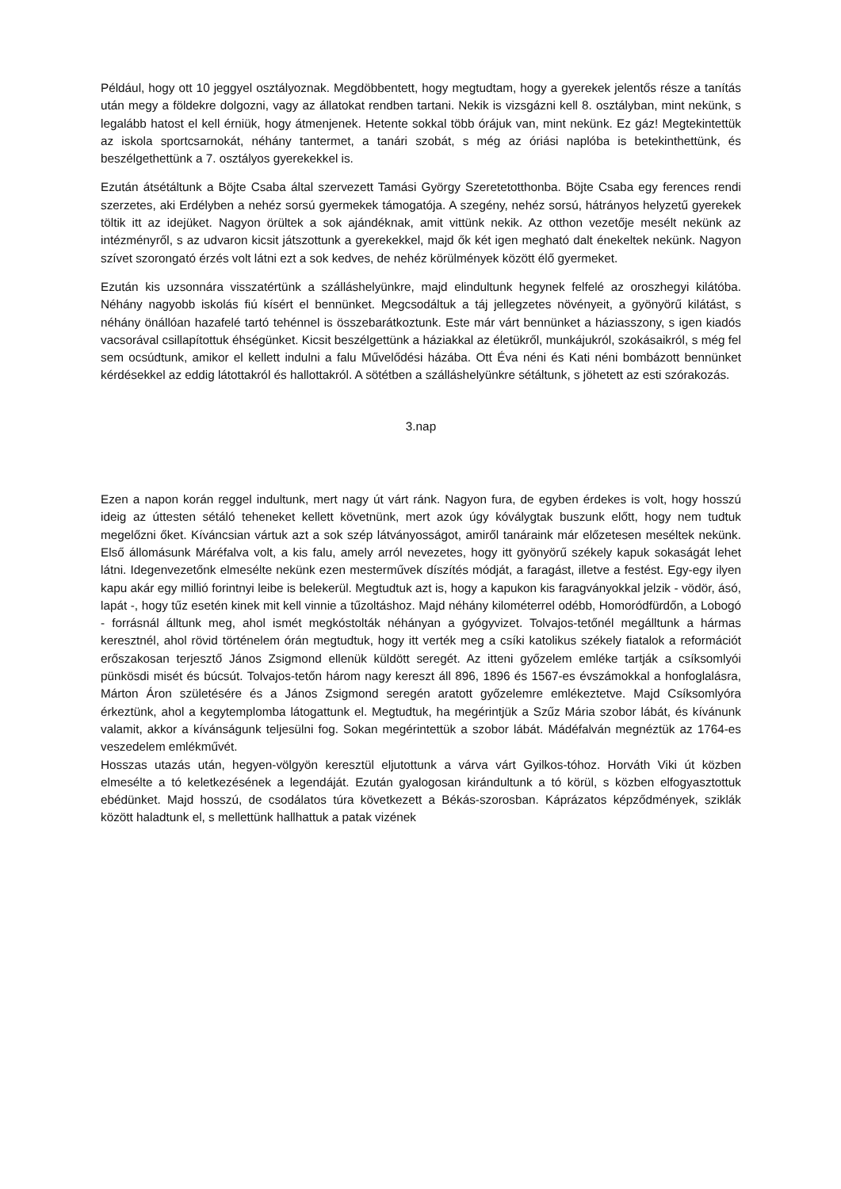Például, hogy ott 10 jeggyel osztályoznak. Megdöbbentett, hogy megtudtam, hogy a gyerekek jelentős része a tanítás után megy a földekre dolgozni, vagy az állatokat rendben tartani. Nekik is vizsgázni kell 8. osztályban, mint nekünk, s legalább hatost el kell érniük, hogy átmenjenek. Hetente sokkal több órájuk van, mint nekünk. Ez gáz! Megtekintettük az iskola sportcsarnokát, néhány tantermet, a tanári szobát, s még az óriási naplóba is betekinthettünk, és beszélgethettünk a 7. osztályos gyerekekkel is.
Ezután átsétáltunk a Böjte Csaba által szervezett Tamási György Szeretetotthonba. Böjte Csaba egy ferences rendi szerzetes, aki Erdélyben a nehéz sorsú gyermekek támogatója. A szegény, nehéz sorsú, hátrányos helyzetű gyerekek töltik itt az idejüket. Nagyon örültek a sok ajándéknak, amit vittünk nekik. Az otthon vezetője mesélt nekünk az intézményről, s az udvaron kicsit játszottunk a gyerekekkel, majd ők két igen megható dalt énekeltek nekünk. Nagyon szívet szorongató érzés volt látni ezt a sok kedves, de nehéz körülmények között élő gyermeket.
Ezután kis uzsonnára visszatértünk a szálláshelyünkre, majd elindultunk hegynek felfelé az oroszhegyi kilátóba. Néhány nagyobb iskolás fiú kísért el bennünket. Megcsodáltuk a táj jellegzetes növényeit, a gyönyörű kilátást, s néhány önállóan hazafelé tartó tehénnel is összebarátkoztunk. Este már várt bennünket a háziasszony, s igen kiadós vacsorával csillapítottuk éhségünket. Kicsit beszélgettünk a háziakkal az életükről, munkájukról, szokásaikról, s még fel sem ocsúdtunk, amikor el kellett indulni a falu Művelődési házába. Ott Éva néni és Kati néni bombázott bennünket kérdésekkel az eddig látottakról és hallottakról. A sötétben a szálláshelyünkre sétáltunk, s jöhetett az esti szórakozás.
3.nap
Ezen a napon korán reggel indultunk, mert nagy út várt ránk. Nagyon fura, de egyben érdekes is volt, hogy hosszú ideig az úttesten sétáló teheneket kellett követnünk, mert azok úgy kóválygtak buszunk előtt, hogy nem tudtuk megelőzni őket. Kíváncsian vártuk azt a sok szép látványosságot, amiről tanáraink már előzetesen meséltek nekünk. Első állomásunk Máréfalva volt, a kis falu, amely arról nevezetes, hogy itt gyönyörű székely kapuk sokaságát lehet látni. Idegenvezetőnk elmesélte nekünk ezen mesterművek díszítés módját, a faragást, illetve a festést. Egy-egy ilyen kapu akár egy millió forintnyi leibe is belekerül. Megtudtuk azt is, hogy a kapukon kis faragványokkal jelzik - vödör, ásó, lapát -, hogy tűz esetén kinek mit kell vinnie a tűzoltáshoz. Majd néhány kilométerrel odébb, Homoródfürdőn, a Lobogó - forrásnál álltunk meg, ahol ismét megkóstolták néhányan a gyógyvizet. Tolvajos-tetőnél megálltunk a hármas keresztnél, ahol rövid történelem órán megtudtuk, hogy itt verték meg a csíki katolikus székely fiatalok a reformációt erőszakosan terjesztő János Zsigmond ellenük küldött seregét. Az itteni győzelem emléke tartják a csíksomlyói pünkösdi misét és búcsút. Tolvajos-tetőn három nagy kereszt áll 896, 1896 és 1567-es évszámokkal a honfoglalásra, Márton Áron születésére és a János Zsigmond seregén aratott győzelemre emlékeztetve. Majd Csíksomlyóra érkeztünk, ahol a kegytemplomba látogattunk el. Megtudtuk, ha megérintjük a Szűz Mária szobor lábát, és kívánunk valamit, akkor a kívánságunk teljesülni fog. Sokan megérintettük a szobor lábát. Mádéfalván megnéztük az 1764-es veszedelem emlékművét.
Hosszas utazás után, hegyen-völgyön keresztül eljutottunk a várva várt Gyilkos-tóhoz. Horváth Viki út közben elmesélte a tó keletkezésének a legendáját. Ezután gyalogosan kirándultunk a tó körül, s közben elfogyasztottuk ebédünket. Majd hosszú, de csodálatos túra következett a Békás-szorosban. Káprázatos képződmények, sziklák között haladtunk el, s mellettünk hallhattuk a patak vizének